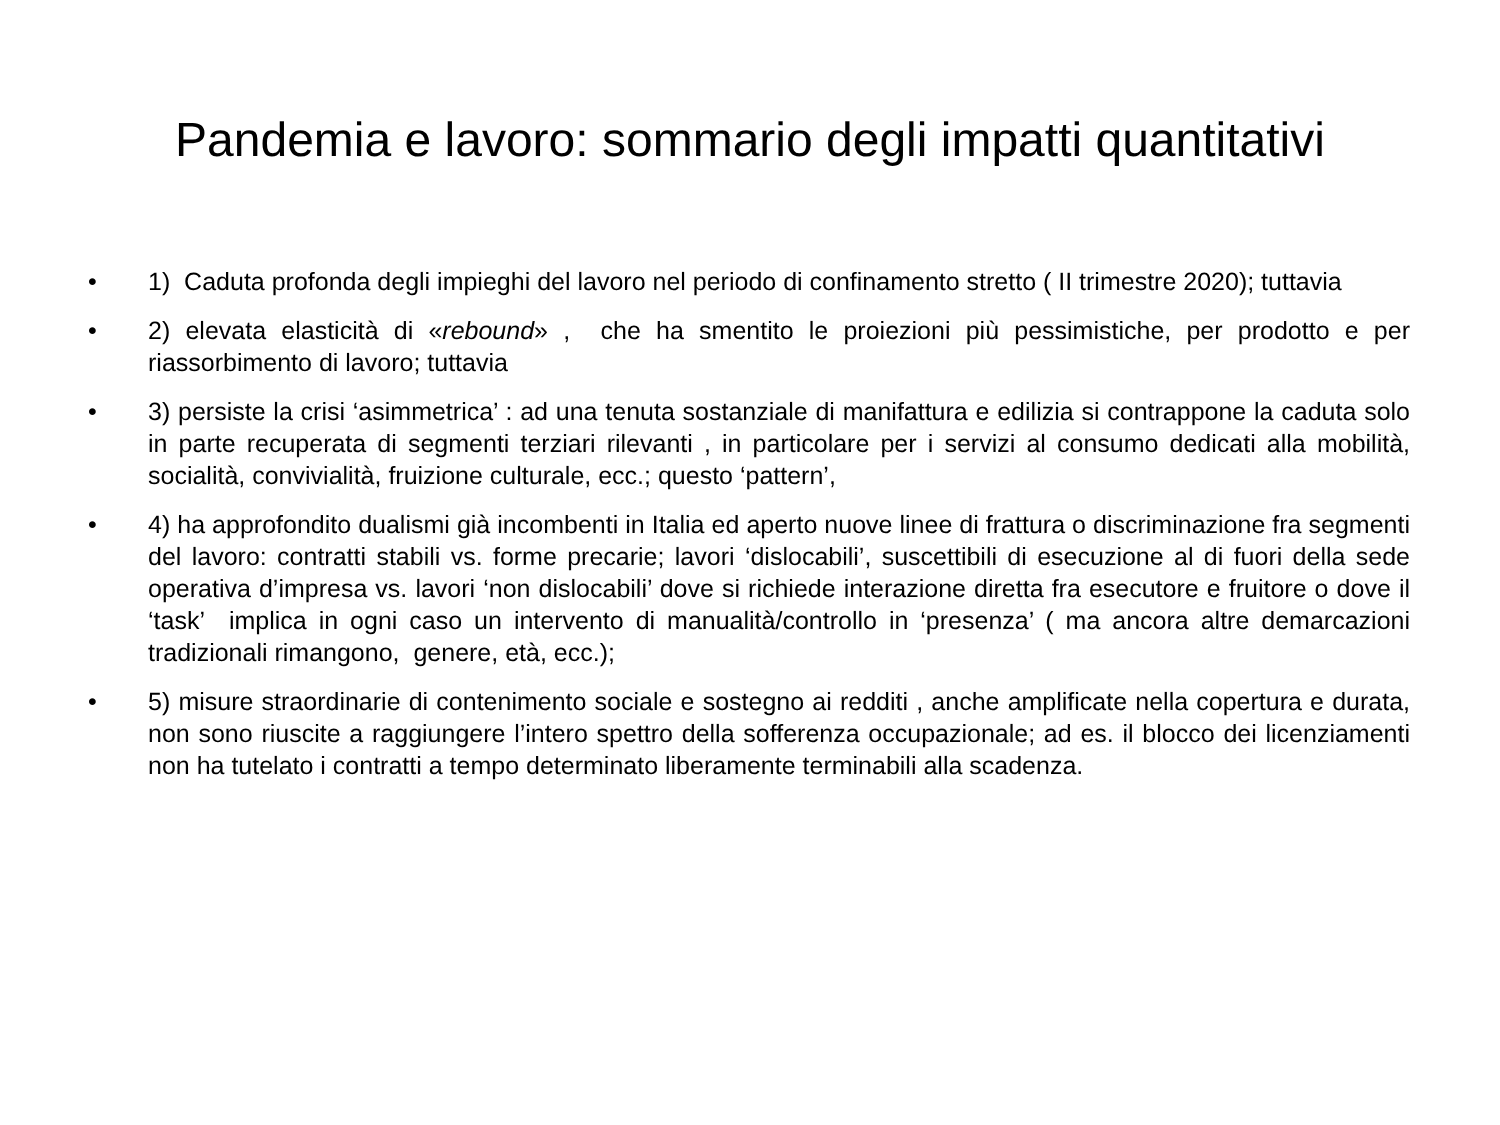Pandemia e lavoro: sommario degli impatti quantitativi
• 1) Caduta profonda degli impieghi del lavoro nel periodo di confinamento stretto ( II trimestre 2020); tuttavia
• 2) elevata elasticità di «rebound» , che ha smentito le proiezioni più pessimistiche, per prodotto e per riassorbimento di lavoro; tuttavia
• 3) persiste la crisi ‘asimmetrica’ : ad una tenuta sostanziale di manifattura e edilizia si contrappone la caduta solo in parte recuperata di segmenti terziari rilevanti , in particolare per i servizi al consumo dedicati alla mobilità, socialità, convivialità, fruizione culturale, ecc.; questo ‘pattern’,
• 4) ha approfondito dualismi già incombenti in Italia ed aperto nuove linee di frattura o discriminazione fra segmenti del lavoro: contratti stabili vs. forme precarie; lavori ‘dislocabili’, suscettibili di esecuzione al di fuori della sede operativa d’impresa vs. lavori ‘non dislocabili’ dove si richiede interazione diretta fra esecutore e fruitore o dove il ‘task’ implica in ogni caso un intervento di manualità/controllo in ‘presenza’ ( ma ancora altre demarcazioni tradizionali rimangono, genere, età, ecc.);
• 5) misure straordinarie di contenimento sociale e sostegno ai redditi , anche amplificate nella copertura e durata, non sono riuscite a raggiungere l’intero spettro della sofferenza occupazionale; ad es. il blocco dei licenziamenti non ha tutelato i contratti a tempo determinato liberamente terminabili alla scadenza.